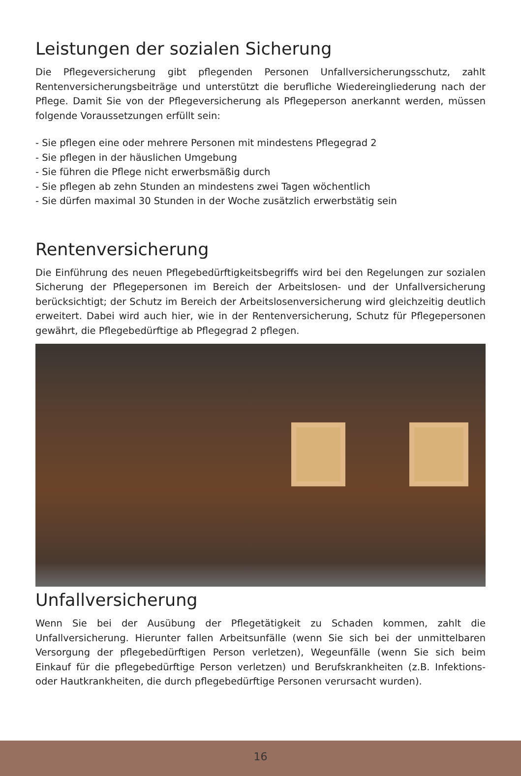Leistungen der sozialen Sicherung
Die Pflegeversicherung gibt pflegenden Personen Unfallversicherungsschutz, zahlt Rentenversicherungsbeiträge und unterstützt die berufliche Wiedereingliederung nach der Pflege. Damit Sie von der Pflegeversicherung als Pflegeperson anerkannt werden, müssen folgende Voraussetzungen erfüllt sein:
- Sie pflegen eine oder mehrere Personen mit mindestens Pflegegrad 2
- Sie pflegen in der häuslichen Umgebung
- Sie führen die Pflege nicht erwerbsmäßig durch
- Sie pflegen ab zehn Stunden an mindestens zwei Tagen wöchentlich
- Sie dürfen maximal 30 Stunden in der Woche zusätzlich erwerbstätig sein
Rentenversicherung
Die Einführung des neuen Pflegebedürftigkeitsbegriffs wird bei den Regelungen zur sozialen Sicherung der Pflegepersonen im Bereich der Arbeitslosen- und der Unfallversicherung berücksichtigt; der Schutz im Bereich der Arbeitslosenversicherung wird gleichzeitig deutlich erweitert. Dabei wird auch hier, wie in der Rentenversicherung, Schutz für Pflegepersonen gewährt, die Pflegebedürftige ab Pflegegrad 2 pflegen.
Unfallversicherung
Wenn Sie bei der Ausübung der Pflegetätigkeit zu Schaden kommen, zahlt die Unfallversicherung. Hierunter fallen Arbeitsunfälle (wenn Sie sich bei der unmittelbaren Versorgung der pflegebedürftigen Person verletzen), Wegeunfälle (wenn Sie sich beim Einkauf für die pflegebedürftige Person verletzen) und Berufskrankheiten (z.B. Infektions- oder Hautkrankheiten, die durch pflegebedürftige Personen verursacht wurden).
16